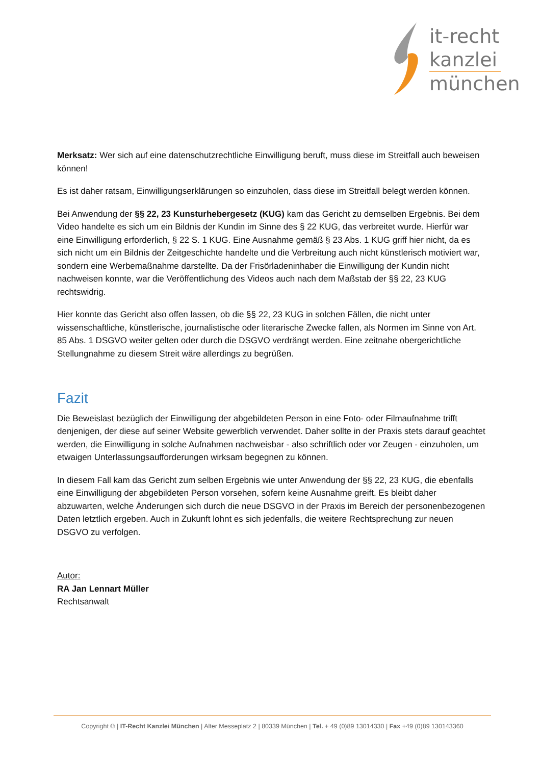it-recht
kanzlei
münchen
Merksatz: Wer sich auf eine datenschutzrechtliche Einwilligung beruft, muss diese im Streitfall auch beweisen können!
Es ist daher ratsam, Einwilligungserklärungen so einzuholen, dass diese im Streitfall belegt werden können.
Bei Anwendung der §§ 22, 23 Kunsturhebergesetz (KUG) kam das Gericht zu demselben Ergebnis. Bei dem Video handelte es sich um ein Bildnis der Kundin im Sinne des § 22 KUG, das verbreitet wurde. Hierfür war eine Einwilligung erforderlich, § 22 S. 1 KUG. Eine Ausnahme gemäß § 23 Abs. 1 KUG griff hier nicht, da es sich nicht um ein Bildnis der Zeitgeschichte handelte und die Verbreitung auch nicht künstlerisch motiviert war, sondern eine Werbemaßnahme darstellte. Da der Frisörladeninhaber die Einwilligung der Kundin nicht nachweisen konnte, war die Veröffentlichung des Videos auch nach dem Maßstab der §§ 22, 23 KUG rechtswidrig.
Hier konnte das Gericht also offen lassen, ob die §§ 22, 23 KUG in solchen Fällen, die nicht unter wissenschaftliche, künstlerische, journalistische oder literarische Zwecke fallen, als Normen im Sinne von Art. 85 Abs. 1 DSGVO weiter gelten oder durch die DSGVO verdrängt werden. Eine zeitnahe obergerichtliche Stellungnahme zu diesem Streit wäre allerdings zu begrüßen.
Fazit
Die Beweislast bezüglich der Einwilligung der abgebildeten Person in eine Foto- oder Filmaufnahme trifft denjenigen, der diese auf seiner Website gewerblich verwendet. Daher sollte in der Praxis stets darauf geachtet werden, die Einwilligung in solche Aufnahmen nachweisbar - also schriftlich oder vor Zeugen - einzuholen, um etwaigen Unterlassungsaufforderungen wirksam begegnen zu können.
In diesem Fall kam das Gericht zum selben Ergebnis wie unter Anwendung der §§ 22, 23 KUG, die ebenfalls eine Einwilligung der abgebildeten Person vorsehen, sofern keine Ausnahme greift. Es bleibt daher abzuwarten, welche Änderungen sich durch die neue DSGVO in der Praxis im Bereich der personenbezogenen Daten letztlich ergeben. Auch in Zukunft lohnt es sich jedenfalls, die weitere Rechtsprechung zur neuen DSGVO zu verfolgen.
Autor:
RA Jan Lennart Müller
Rechtsanwalt
Copyright © | IT-Recht Kanzlei München | Alter Messeplatz 2 | 80339 München | Tel. + 49 (0)89 13014330 | Fax +49 (0)89 130143360